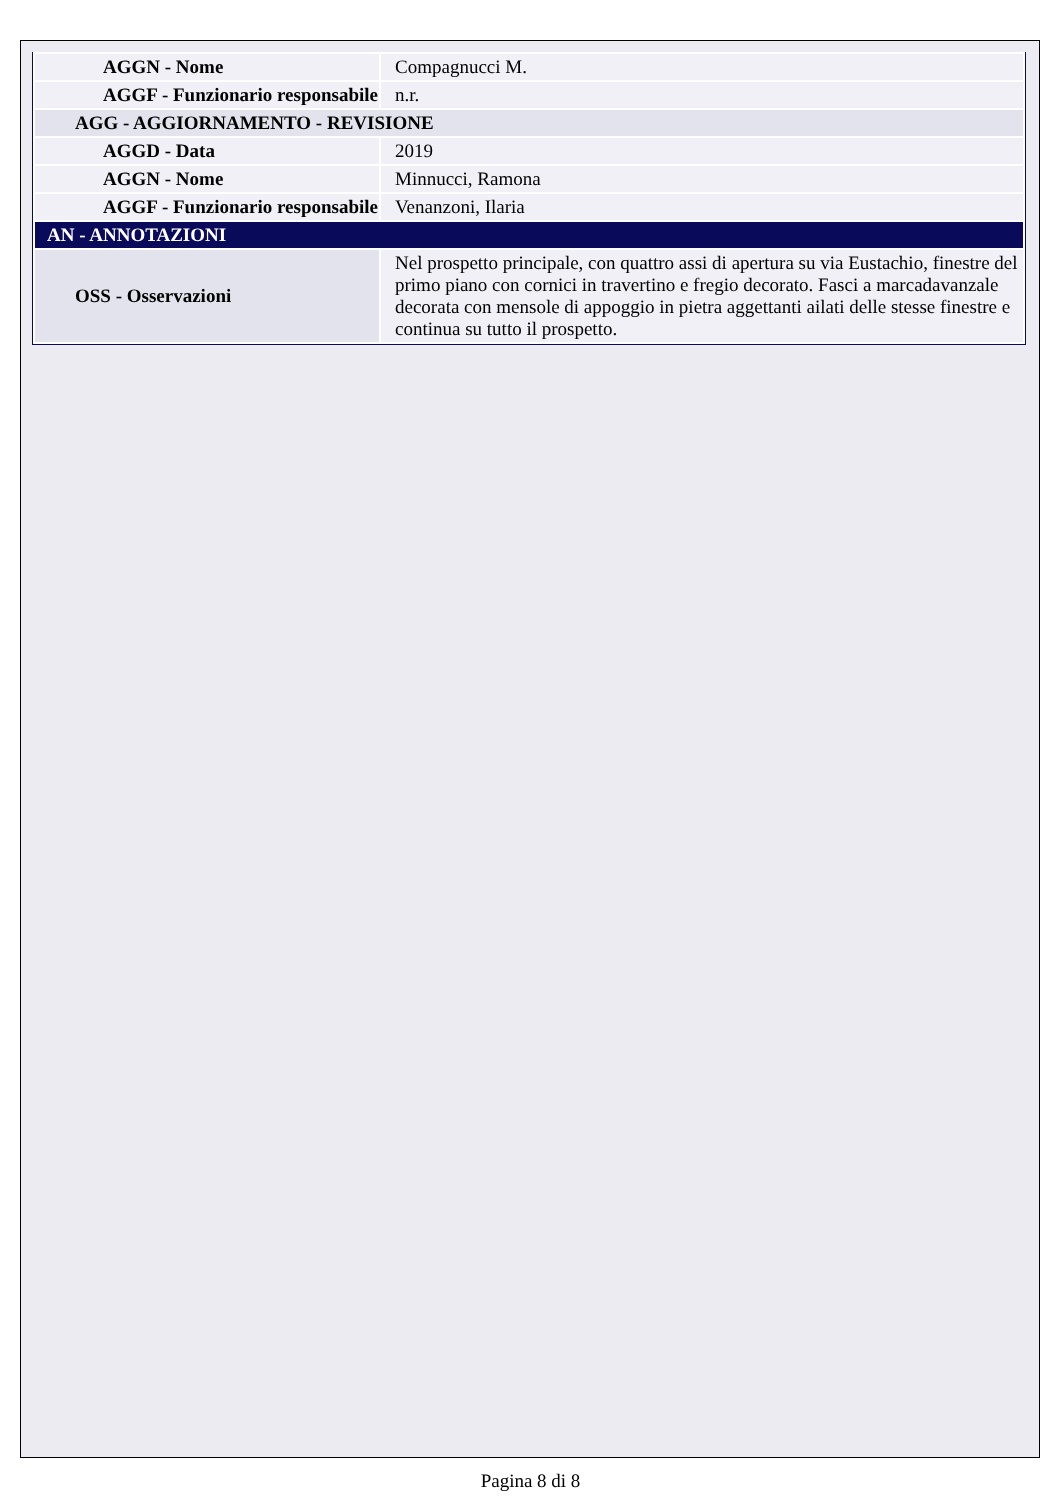| AGGN - Nome | Compagnucci M. |
| AGGF - Funzionario responsabile | n.r. |
| AGG - AGGIORNAMENTO - REVISIONE | |
| AGGD - Data | 2019 |
| AGGN - Nome | Minnucci, Ramona |
| AGGF - Funzionario responsabile | Venanzoni, Ilaria |
| AN - ANNOTAZIONI | |
| OSS - Osservazioni | Nel prospetto principale, con quattro assi di apertura su via Eustachio, finestre del primo piano con cornici in travertino e fregio decorato. Fasci a marcadavanzale decorata con mensole di appoggio in pietra aggettanti ailati delle stesse finestre e continua su tutto il prospetto. |
Pagina 8 di 8